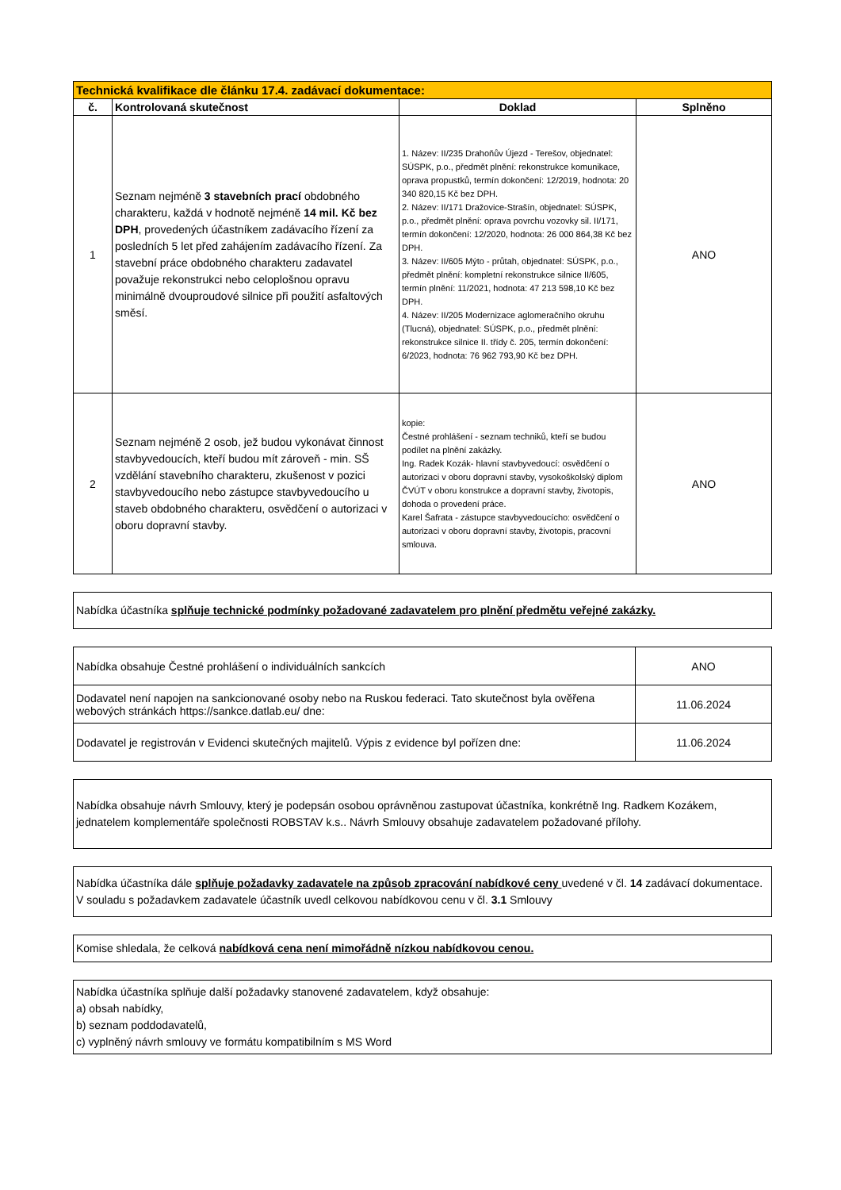| Technická kvalifikace dle článku 17.4. zadávací dokumentace: | | | |
| --- | --- | --- | --- |
| č. | Kontrolovaná skutečnost | Doklad | Splněno |
| 1 | Seznam nejméně 3 stavebních prací obdobného charakteru, každá v hodnotě nejméně 14 mil. Kč bez DPH , provedených účastníkem zadávacího řízení za posledních 5 let před zahájením zadávacího řízení. Za stavební práce obdobného charakteru zadavatel považuje rekonstrukci nebo celoplošnou opravu minimálně dvouproudové silnice při použití asfaltových směsí. | 1. Název: II/235 Drahoňův Újezd - Terešov, objednatel: SÚSPK, p.o., předmět plnění: rekonstrukce komunikace, oprava propustků, termín dokončení: 12/2019, hodnota: 20 340 820,15 Kč bez DPH. 2. Název: II/171 Dražovice-Strašín, objednatel: SÚSPK, p.o., předmět plnění: oprava povrchu vozovky sil. II/171, termín dokončení: 12/2020, hodnota: 26 000 864,38 Kč bez DPH. 3. Název: II/605 Mýto - průtah, objednatel: SÚSPK, p.o., předmět plnění: kompletní rekonstrukce silnice II/605, termín plnění: 11/2021, hodnota: 47 213 598,10 Kč bez DPH. 4. Název: II/205 Modernizace aglomeračního okruhu (Tlucná), objednatel: SÚSPK, p.o., předmět plnění: rekonstrukce silnice II. třídy č. 205, termín dokončení: 6/2023, hodnota: 76 962 793,90 Kč bez DPH. | ANO |
| 2 | Seznam nejméně 2 osob, jež budou vykonávat činnost stavbyvedoucích, kteří budou mít zároveň - min. SŠ vzdělání stavebního charakteru, zkušenost v pozici stavbyvedoucího nebo zástupce stavbyvedoucího u staveb obdobného charakteru, osvědčení o autorizaci v oboru dopravní stavby. | kopie: Čestné prohlášení - seznam techniků, kteří se budou podílet na plnění zakázky. Ing. Radek Kozák- hlavní stavbyvedoucí: osvědčení o autorizaci v oboru dopravní stavby, vysokoškolský diplom ČVÚT v oboru konstrukce a dopravní stavby, životopis, dohoda o provedení práce. Karel Šafrata - zástupce stavbyvedoucícho: osvědčení o autorizaci v oboru dopravní stavby, životopis, pracovní smlouva. | ANO |
Nabídka účastníka splňuje technické podmínky požadované zadavatelem pro plnění předmětu veřejné zakázky.
| Nabídka obsahuje Čestné prohlášení o individuálních sankcích | ANO |
| Dodavatel není napojen na sankcionované osoby nebo na Ruskou federaci. Tato skutečnost byla ověřena webových stránkách https://sankce.datlab.eu/ dne: | 11.06.2024 |
| Dodavatel je registrován v Evidenci skutečných majitelů. Výpis z evidence byl pořízen dne: | 11.06.2024 |
Nabídka obsahuje návrh Smlouvy, který je podepsán osobou oprávněnou zastupovat účastníka, konkrétně Ing. Radkem Kozákem, jednatelem komplementáře společnosti ROBSTAV k.s.. Návrh Smlouvy obsahuje zadavatelem požadované přílohy.
Nabídka účastníka dále splňuje požadavky zadavatele na způsob zpracování nabídkové ceny uvedené v čl. 14 zadávací dokumentace. V souladu s požadavkem zadavatele účastník uvedl celkovou nabídkovou cenu v čl. 3.1 Smlouvy
Komise shledala, že celková nabídková cena není mimořádně nízkou nabídkovou cenou.
Nabídka účastníka splňuje další požadavky stanovené zadavatelem, když obsahuje:
a) obsah nabídky,
b) seznam poddodavatelů,
c) vyplněný návrh smlouvy ve formátu kompatibilním s MS Word